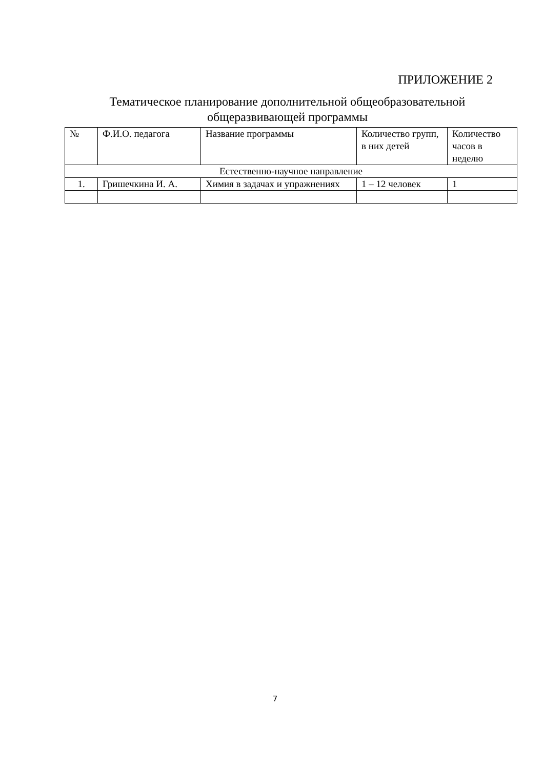ПРИЛОЖЕНИЕ 2
Тематическое планирование дополнительной общеобразовательной
общеразвивающей программы
| № | Ф.И.О. педагога | Название программы | Количество групп, в них детей | Количество часов в неделю |
| --- | --- | --- | --- | --- |
| Естественно-научное направление | | | | |
| 1. | Гришечкина И. А. | Химия в задачах и упражнениях | 1 – 12 человек | 1 |
7